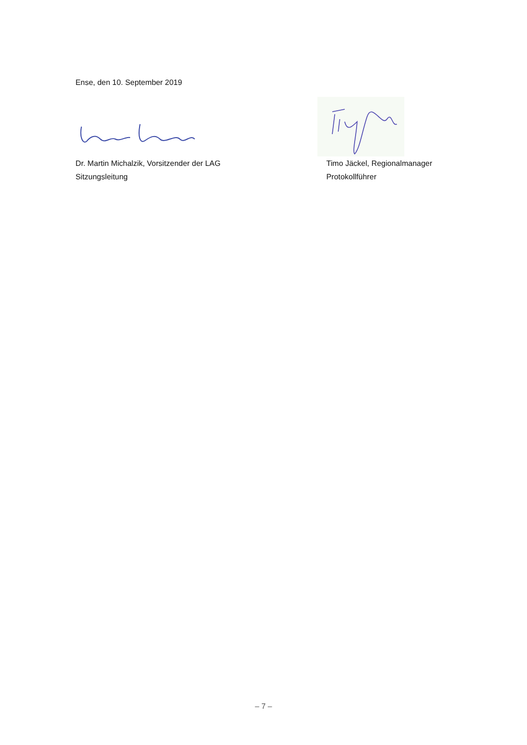Ense, den 10. September 2019
Dr. Martin Michalzik, Vorsitzender der LAG
Sitzungsleitung
Timo Jäckel, Regionalmanager
Protokollführer
– 7 –